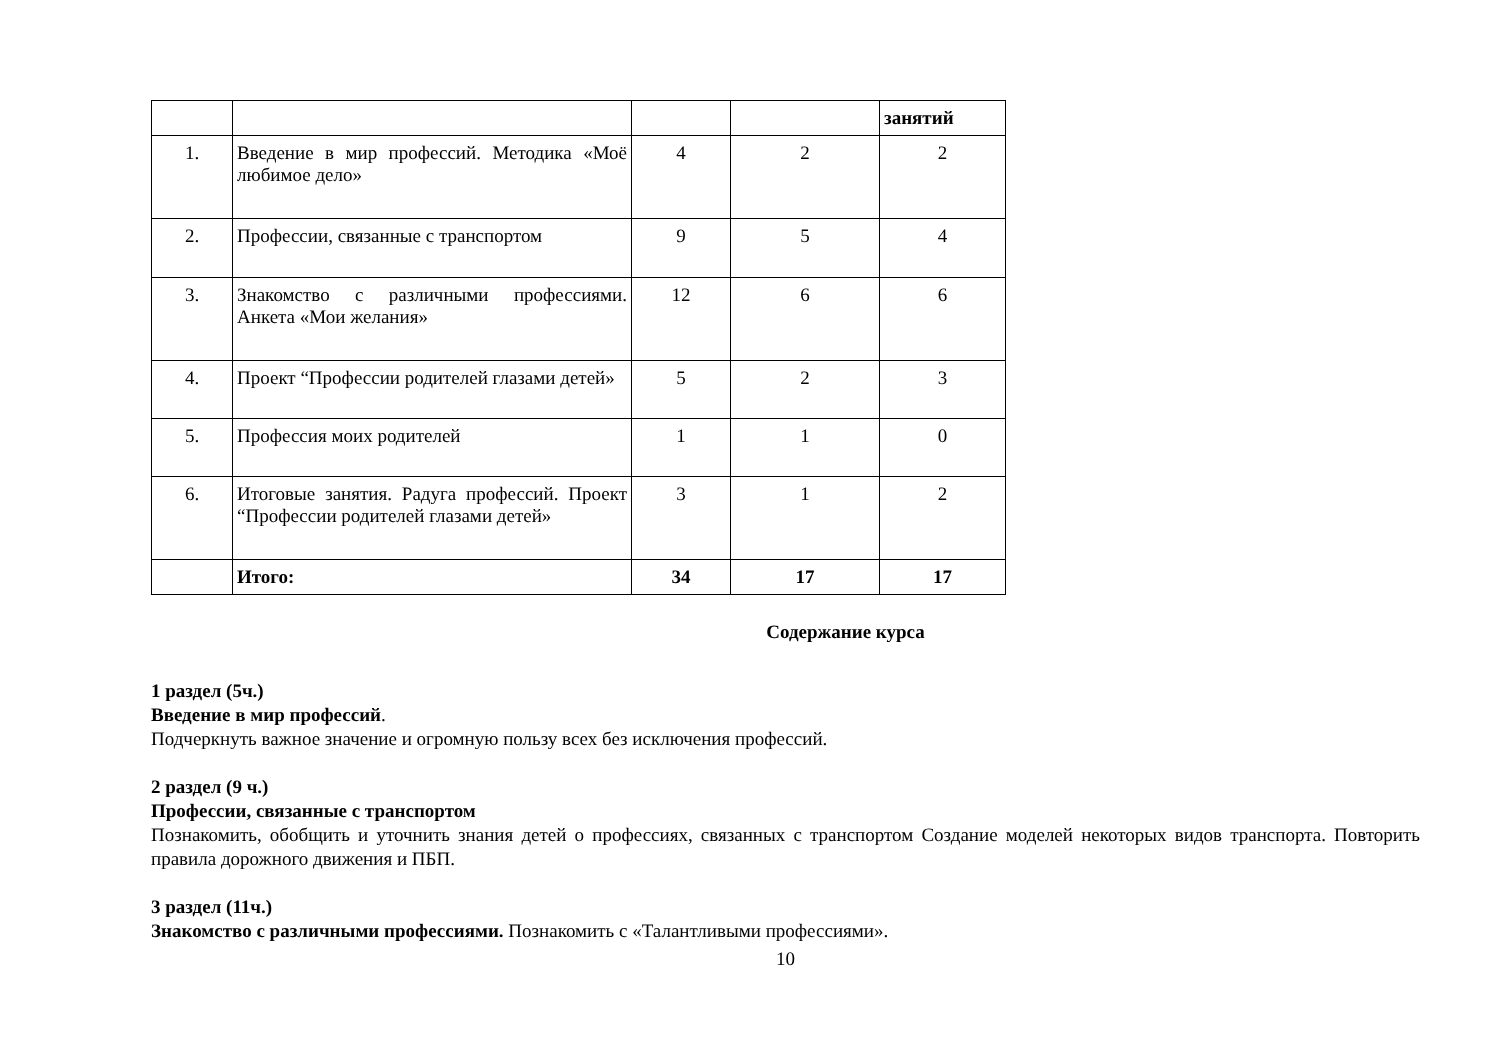| | | | | занятий |
| 1. | Введение в мир профессий. Методика «Моё любимое дело» | 4 | 2 | 2 |
| 2. | Профессии, связанные с транспортом | 9 | 5 | 4 |
| 3. | Знакомство с различными профессиями. Анкета «Мои желания» | 12 | 6 | 6 |
| 4. | Проект “Профессии родителей глазами детей» | 5 | 2 | 3 |
| 5. | Профессия моих родителей | 1 | 1 | 0 |
| 6. | Итоговые занятия. Радуга профессий. Проект “Профессии родителей глазами детей» | 3 | 1 | 2 |
| | Итого: | 34 | 17 | 17 |
Содержание курса
1 раздел (5ч.)
Введение в мир профессий.
Подчеркнуть важное значение и огромную пользу всех без исключения профессий.
2 раздел (9 ч.)
Профессии, связанные с транспортом
Познакомить, обобщить и уточнить знания детей о профессиях, связанных с транспортом Создание моделей некоторых видов транспорта. Повторить правила дорожного движения и ПБП.
3 раздел (11ч.)
Знакомство с различными профессиями. Познакомить с «Талантливыми профессиями».
10